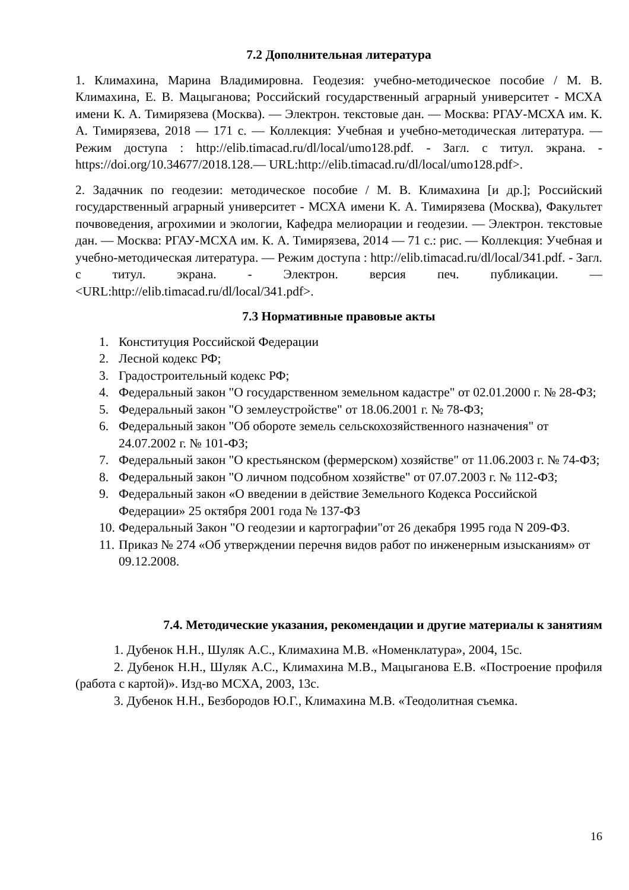7.2 Дополнительная литература
1. Климахина, Марина Владимировна. Геодезия: учебно-методическое пособие / М. В. Климахина, Е. В. Мацыганова; Российский государственный аграрный университет - МСХА имени К. А. Тимирязева (Москва). — Электрон. текстовые дан. — Москва: РГАУ-МСХА им. К. А. Тимирязева, 2018 — 171 с. — Коллекция: Учебная и учебно-методическая литература. — Режим доступа : http://elib.timacad.ru/dl/local/umo128.pdf. - Загл. с титул. экрана. - https://doi.org/10.34677/2018.128.— URL:http://elib.timacad.ru/dl/local/umo128.pdf>.
2. Задачник по геодезии: методическое пособие / М. В. Климахина [и др.]; Российский государственный аграрный университет - МСХА имени К. А. Тимирязева (Москва), Факультет почвоведения, агрохимии и экологии, Кафедра мелиорации и геодезии. — Электрон. текстовые дан. — Москва: РГАУ-МСХА им. К. А. Тимирязева, 2014 — 71 с.: рис. — Коллекция: Учебная и учебно-методическая литература. — Режим доступа : http://elib.timacad.ru/dl/local/341.pdf. - Загл. с титул. экрана. - Электрон. версия печ. публикации. — <URL:http://elib.timacad.ru/dl/local/341.pdf>.
7.3 Нормативные правовые акты
1. Конституция Российской Федерации
2. Лесной кодекс РФ;
3. Градостроительный кодекс РФ;
4. Федеральный закон "О государственном земельном кадастре" от 02.01.2000 г. № 28-ФЗ;
5. Федеральный закон "О землеустройстве" от 18.06.2001 г. № 78-ФЗ;
6. Федеральный закон "Об обороте земель сельскохозяйственного назначения" от 24.07.2002 г. № 101-ФЗ;
7. Федеральный закон "О крестьянском (фермерском) хозяйстве" от 11.06.2003 г. № 74-ФЗ;
8. Федеральный закон "О личном подсобном хозяйстве" от 07.07.2003 г. № 112-ФЗ;
9. Федеральный закон «О введении в действие Земельного Кодекса Российской Федерации» 25 октября 2001 года № 137-ФЗ
10. Федеральный Закон "О геодезии и картографии"от 26 декабря 1995 года N 209-ФЗ.
11. Приказ № 274 «Об утверждении перечня видов работ по инженерным изысканиям» от 09.12.2008.
7.4. Методические указания, рекомендации и другие материалы к занятиям
1. Дубенок Н.Н., Шуляк А.С., Климахина М.В. «Номенклатура», 2004, 15с.
2. Дубенок Н.Н., Шуляк А.С., Климахина М.В., Мацыганова Е.В. «Построение профиля (работа с картой)». Изд-во МСХА, 2003, 13с.
3. Дубенок Н.Н., Безбородов Ю.Г., Климахина М.В. «Теодолитная съемка.
16